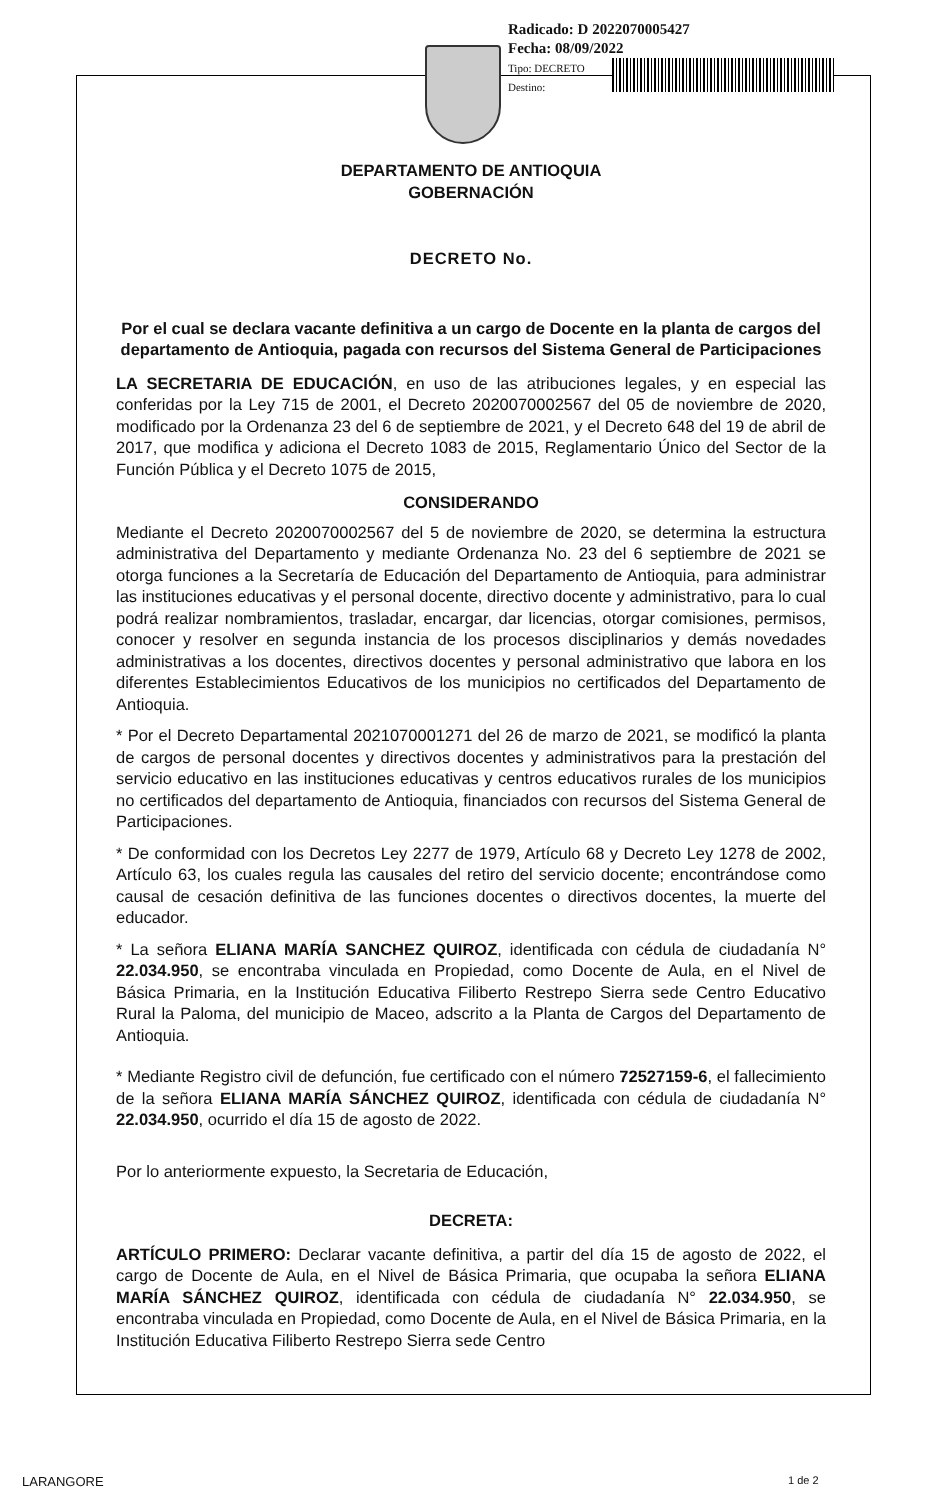Radicado: D 2022070005427
Fecha: 08/09/2022
Tipo: DECRETO
Destino:
DEPARTAMENTO DE ANTIOQUIA
GOBERNACIÓN
DECRETO No.
Por el cual se declara vacante definitiva a un cargo de Docente en la planta de cargos del departamento de Antioquia, pagada con recursos del Sistema General de Participaciones
LA SECRETARIA DE EDUCACIÓN, en uso de las atribuciones legales, y en especial las conferidas por la Ley 715 de 2001, el Decreto 2020070002567 del 05 de noviembre de 2020, modificado por la Ordenanza 23 del 6 de septiembre de 2021, y el Decreto 648 del 19 de abril de 2017, que modifica y adiciona el Decreto 1083 de 2015, Reglamentario Único del Sector de la Función Pública y el Decreto 1075 de 2015,
CONSIDERANDO
Mediante el Decreto 2020070002567 del 5 de noviembre de 2020, se determina la estructura administrativa del Departamento y mediante Ordenanza No. 23 del 6 septiembre de 2021 se otorga funciones a la Secretaría de Educación del Departamento de Antioquia, para administrar las instituciones educativas y el personal docente, directivo docente y administrativo, para lo cual podrá realizar nombramientos, trasladar, encargar, dar licencias, otorgar comisiones, permisos, conocer y resolver en segunda instancia de los procesos disciplinarios y demás novedades administrativas a los docentes, directivos docentes y personal administrativo que labora en los diferentes Establecimientos Educativos de los municipios no certificados del Departamento de Antioquia.
* Por el Decreto Departamental 2021070001271 del 26 de marzo de 2021, se modificó la planta de cargos de personal docentes y directivos docentes y administrativos para la prestación del servicio educativo en las instituciones educativas y centros educativos rurales de los municipios no certificados del departamento de Antioquia, financiados con recursos del Sistema General de Participaciones.
* De conformidad con los Decretos Ley 2277 de 1979, Artículo 68 y Decreto Ley 1278 de 2002, Artículo 63, los cuales regula las causales del retiro del servicio docente; encontrándose como causal de cesación definitiva de las funciones docentes o directivos docentes, la muerte del educador.
* La señora ELIANA MARÍA SANCHEZ QUIROZ, identificada con cédula de ciudadanía N° 22.034.950, se encontraba vinculada en Propiedad, como Docente de Aula, en el Nivel de Básica Primaria, en la Institución Educativa Filiberto Restrepo Sierra sede Centro Educativo Rural la Paloma, del municipio de Maceo, adscrito a la Planta de Cargos del Departamento de Antioquia.
* Mediante Registro civil de defunción, fue certificado con el número 72527159-6, el fallecimiento de la señora ELIANA MARÍA SÁNCHEZ QUIROZ, identificada con cédula de ciudadanía N° 22.034.950, ocurrido el día 15 de agosto de 2022.
Por lo anteriormente expuesto, la Secretaria de Educación,
DECRETA:
ARTÍCULO PRIMERO: Declarar vacante definitiva, a partir del día 15 de agosto de 2022, el cargo de Docente de Aula, en el Nivel de Básica Primaria, que ocupaba la señora ELIANA MARÍA SÁNCHEZ QUIROZ, identificada con cédula de ciudadanía N° 22.034.950, se encontraba vinculada en Propiedad, como Docente de Aula, en el Nivel de Básica Primaria, en la Institución Educativa Filiberto Restrepo Sierra sede Centro
LARANGORE 1 de 2